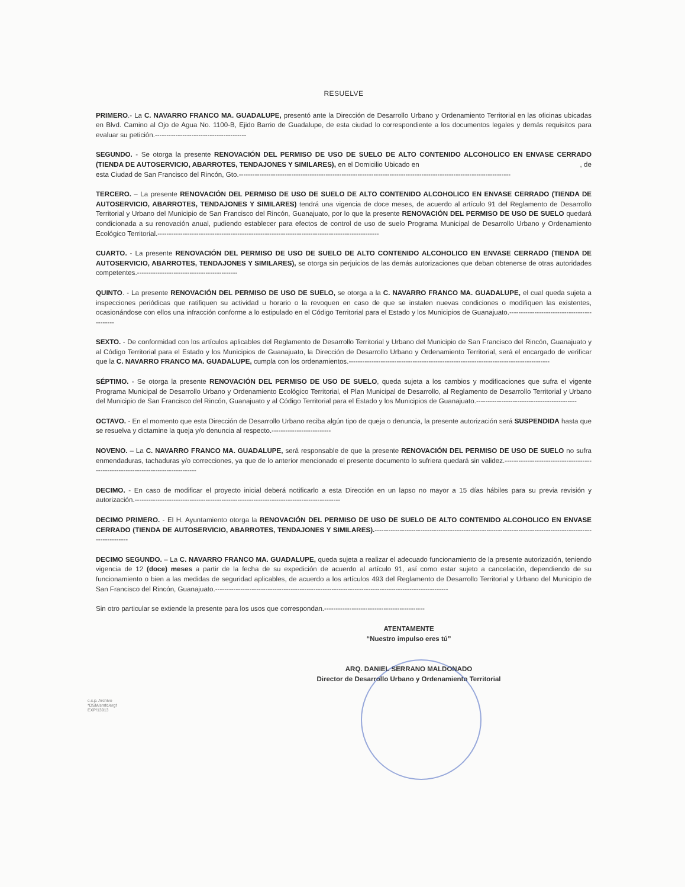RESUELVE
PRIMERO.- La C. NAVARRO FRANCO MA. GUADALUPE, presentó ante la Dirección de Desarrollo Urbano y Ordenamiento Territorial en las oficinas ubicadas en Blvd. Camino al Ojo de Agua No. 1100-B, Ejido Barrio de Guadalupe, de esta ciudad lo correspondiente a los documentos legales y demás requisitos para evaluar su petición.----------------------------------------
SEGUNDO. - Se otorga la presente RENOVACIÓN DEL PERMISO DE USO DE SUELO DE ALTO CONTENIDO ALCOHOLICO EN ENVASE CERRADO (TIENDA DE AUTOSERVICIO, ABARROTES, TENDAJONES Y SIMILARES), en el Domicilio Ubicado en , de esta Ciudad de San Francisco del Rincón, Gto.-----------------------------------------------------------------------------------------------------------------------
TERCERO. – La presente RENOVACIÓN DEL PERMISO DE USO DE SUELO DE ALTO CONTENIDO ALCOHOLICO EN ENVASE CERRADO (TIENDA DE AUTOSERVICIO, ABARROTES, TENDAJONES Y SIMILARES) tendrá una vigencia de doce meses, de acuerdo al artículo 91 del Reglamento de Desarrollo Territorial y Urbano del Municipio de San Francisco del Rincón, Guanajuato, por lo que la presente RENOVACIÓN DEL PERMISO DE USO DE SUELO quedará condicionada a su renovación anual, pudiendo establecer para efectos de control de uso de suelo Programa Municipal de Desarrollo Urbano y Ordenamiento Ecológico Territorial.-------------------------------------------------------------------------------------------------
CUARTO. - La presente RENOVACIÓN DEL PERMISO DE USO DE SUELO DE ALTO CONTENIDO ALCOHOLICO EN ENVASE CERRADO (TIENDA DE AUTOSERVICIO, ABARROTES, TENDAJONES Y SIMILARES), se otorga sin perjuicios de las demás autorizaciones que deban obtenerse de otras autoridades competentes.--------------------------------------------
QUINTO. - La presente RENOVACIÓN DEL PERMISO DE USO DE SUELO, se otorga a la C. NAVARRO FRANCO MA. GUADALUPE, el cual queda sujeta a inspecciones periódicas que ratifiquen su actividad u horario o la revoquen en caso de que se instalen nuevas condiciones o modifiquen las existentes, ocasionándose con ellos una infracción conforme a lo estipulado en el Código Territorial para el Estado y los Municipios de Guanajuato.--------------------------------------------
SEXTO. - De conformidad con los artículos aplicables del Reglamento de Desarrollo Territorial y Urbano del Municipio de San Francisco del Rincón, Guanajuato y al Código Territorial para el Estado y los Municipios de Guanajuato, la Dirección de Desarrollo Urbano y Ordenamiento Territorial, será el encargado de verificar que la C. NAVARRO FRANCO MA. GUADALUPE, cumpla con los ordenamientos.----------------------------------------------------------------------------------------
SÉPTIMO. - Se otorga la presente RENOVACIÓN DEL PERMISO DE USO DE SUELO, queda sujeta a los cambios y modificaciones que sufra el vigente Programa Municipal de Desarrollo Urbano y Ordenamiento Ecológico Territorial, el Plan Municipal de Desarrollo, al Reglamento de Desarrollo Territorial y Urbano del Municipio de San Francisco del Rincón, Guanajuato y al Código Territorial para el Estado y los Municipios de Guanajuato.--------------------------------------------
OCTAVO. - En el momento que esta Dirección de Desarrollo Urbano reciba algún tipo de queja o denuncia, la presente autorización será SUSPENDIDA hasta que se resuelva y dictamine la queja y/o denuncia al respecto.--------------------------
NOVENO. – La C. NAVARRO FRANCO MA. GUADALUPE, será responsable de que la presente RENOVACIÓN DEL PERMISO DE USO DE SUELO no sufra enmendaduras, tachaduras y/o correcciones, ya que de lo anterior mencionado el presente documento lo sufriera quedará sin validez.----------------------------------------------------------------------------------
DECIMO. - En caso de modificar el proyecto inicial deberá notificarlo a esta Dirección en un lapso no mayor a 15 días hábiles para su previa revisión y autorización.------------------------------------------------------------------------------------------
DECIMO PRIMERO. - El H. Ayuntamiento otorga la RENOVACIÓN DEL PERMISO DE USO DE SUELO DE ALTO CONTENIDO ALCOHOLICO EN ENVASE CERRADO (TIENDA DE AUTOSERVICIO, ABARROTES, TENDAJONES Y SIMILARES).-------------------------------------------------------------------------------------------------------------
DECIMO SEGUNDO. – La C. NAVARRO FRANCO MA. GUADALUPE, queda sujeta a realizar el adecuado funcionamiento de la presente autorización, teniendo vigencia de 12 (doce) meses a partir de la fecha de su expedición de acuerdo al artículo 91, así como estar sujeto a cancelación, dependiendo de su funcionamiento o bien a las medidas de seguridad aplicables, de acuerdo a los artículos 493 del Reglamento de Desarrollo Territorial y Urbano del Municipio de San Francisco del Rincón, Guanajuato.------------------------------------------------------------------------------------------------------
Sin otro particular se extiende la presente para los usos que correspondan.--------------------------------------------
ATENTAMENTE
“Nuestro impulso eres tú”
ARQ. DANIEL SERRANO MALDONADO
Director de Desarrollo Urbano y Ordenamiento Territorial
c.c.p. Archivo
*DSM/smfd/ergf
EXP/13913